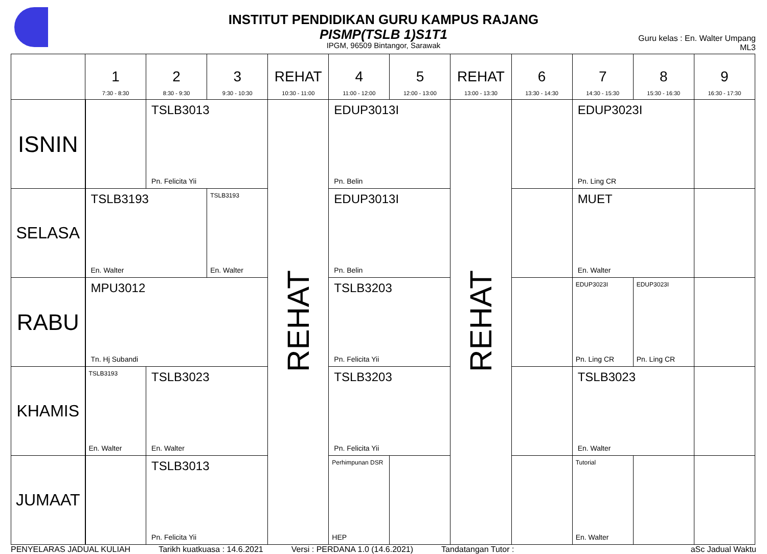INSTITUT PENDIDIKAN GURU KAMPUS RAJANG
PISMP(TSLB 1)S1T1
IPGM, 96509 Bintangor, Sarawak
Guru kelas : En. Walter Umpang
ML3
| | 1 7:30 - 8:30 | 2 8:30 - 9:30 | 3 9:30 - 10:30 | REHAT 10:30 - 11:00 | 4 11:00 - 12:00 | 5 12:00 - 13:00 | REHAT 13:00 - 13:30 | 6 13:30 - 14:30 | 7 14:30 - 15:30 | 8 15:30 - 16:30 | 9 16:30 - 17:30 |
| --- | --- | --- | --- | --- | --- | --- | --- | --- | --- | --- | --- |
| ISNIN | | TSLB3013 Pn. Felicita Yii | | REHAT | EDUP3013I Pn. Belin | | REHAT | | EDUP3023I Pn. Ling CR | | |
| SELASA | TSLB3193 En. Walter | | TSLB3193 En. Walter | | EDUP3013I Pn. Belin | | | | MUET En. Walter | | |
| RABU | MPU3012 Tn. Hj Subandi | | | | TSLB3203 Pn. Felicita Yii | | | | EDUP3023I Pn. Ling CR | EDUP3023I Pn. Ling CR | |
| KHAMIS | TSLB3193 En. Walter | TSLB3023 En. Walter | | | TSLB3203 Pn. Felicita Yii | | | | TSLB3023 En. Walter | | |
| JUMAAT | | TSLB3013 Pn. Felicita Yii | | | Perhimpunan DSR HEP | | | | Tutorial En. Walter | | |
PENYELARAS JADUAL KULIAH Tarikh kuatkuasa : 14.6.2021 Versi : PERDANA 1.0 (14.6.2021) Tandatangan Tutor : aSc Jadual Waktu